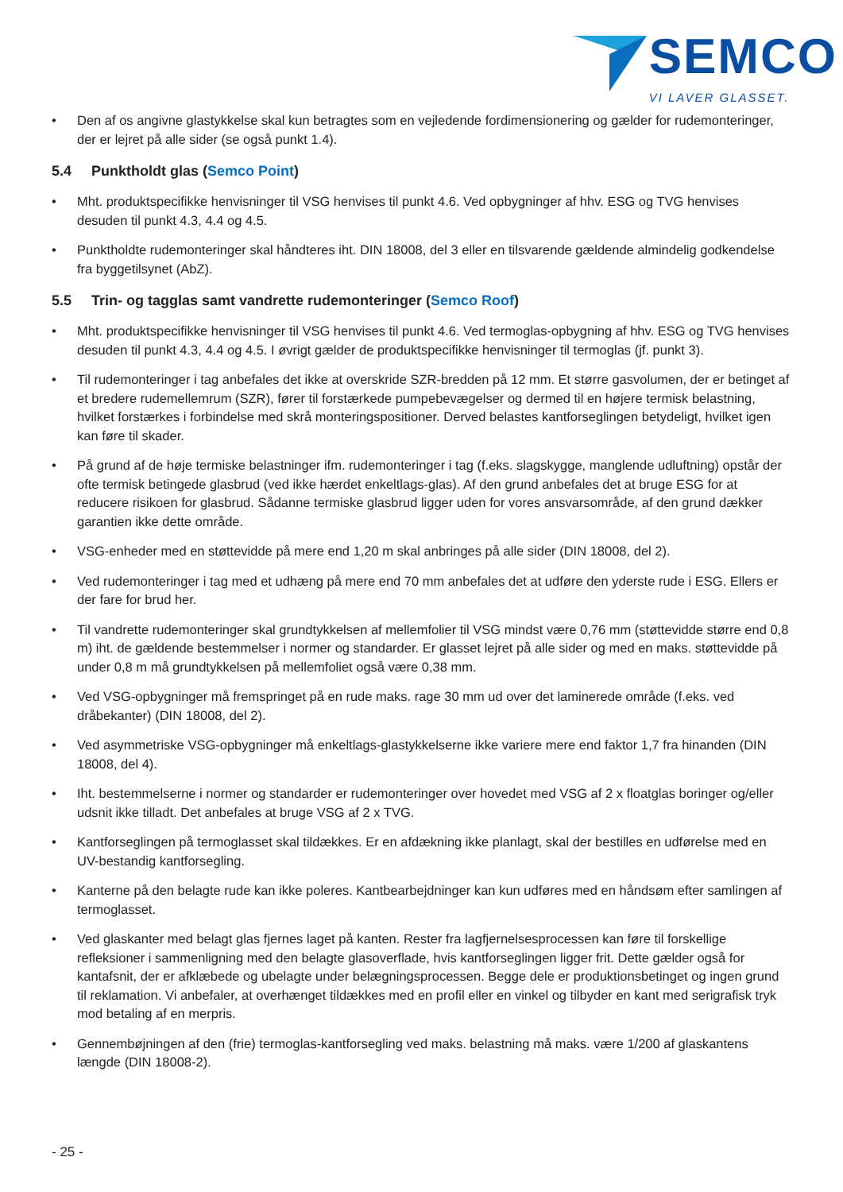SEMCO
VI LAVER GLASSET.
• Den af os angivne glastykkelse skal kun betragtes som en vejledende fordimensionering og gælder for rudemonteringer, der er lejret på alle sider (se også punkt 1.4).
5.4 Punktholdt glas (Semco Point)
• Mht. produktspecifikke henvisninger til VSG henvises til punkt 4.6. Ved opbygninger af hhv. ESG og TVG henvises desuden til punkt 4.3, 4.4 og 4.5.
• Punktholdte rudemonteringer skal håndteres iht. DIN 18008, del 3 eller en tilsvarende gældende almindelig godkendelse fra byggetilsynet (AbZ).
5.5 Trin- og tagglas samt vandrette rudemonteringer (Semco Roof)
• Mht. produktspecifikke henvisninger til VSG henvises til punkt 4.6. Ved termoglas-opbygning af hhv. ESG og TVG henvises desuden til punkt 4.3, 4.4 og 4.5. I øvrigt gælder de produktspecifikke henvisninger til termoglas (jf. punkt 3).
• Til rudemonteringer i tag anbefales det ikke at overskride SZR-bredden på 12 mm. Et større gasvolumen, der er betinget af et bredere rudemellemrum (SZR), fører til forstærkede pumpebevægelser og dermed til en højere termisk belastning, hvilket forstærkes i forbindelse med skrå monteringspositioner. Derved belastes kantforseglingen betydeligt, hvilket igen kan føre til skader.
• På grund af de høje termiske belastninger ifm. rudemonteringer i tag (f.eks. slagskygge, manglende udluftning) opstår der ofte termisk betingede glasbrud (ved ikke hærdet enkeltlags-glas). Af den grund anbefales det at bruge ESG for at reducere risikoen for glasbrud. Sådanne termiske glasbrud ligger uden for vores ansvarsområde, af den grund dækker garantien ikke dette område.
• VSG-enheder med en støttevidde på mere end 1,20 m skal anbringes på alle sider (DIN 18008, del 2).
• Ved rudemonteringer i tag med et udhæng på mere end 70 mm anbefales det at udføre den yderste rude i ESG. Ellers er der fare for brud her.
• Til vandrette rudemonteringer skal grundtykkelsen af mellemfolier til VSG mindst være 0,76 mm (støttevidde større end 0,8 m) iht. de gældende bestemmelser i normer og standarder. Er glasset lejret på alle sider og med en maks. støttevidde på under 0,8 m må grundtykkelsen på mellemfoliet også være 0,38 mm.
• Ved VSG-opbygninger må fremspringet på en rude maks. rage 30 mm ud over det laminerede område (f.eks. ved dråbekanter) (DIN 18008, del 2).
• Ved asymmetriske VSG-opbygninger må enkeltlags-glastykkelserne ikke variere mere end faktor 1,7 fra hinanden (DIN 18008, del 4).
• Iht. bestemmelserne i normer og standarder er rudemonteringer over hovedet med VSG af 2 x floatglas boringer og/eller udsnit ikke tilladt. Det anbefales at bruge VSG af 2 x TVG.
• Kantforseglingen på termoglasset skal tildækkes. Er en afdækning ikke planlagt, skal der bestilles en udførelse med en UV-bestandig kantforsegling.
• Kanterne på den belagte rude kan ikke poleres. Kantbearbejdninger kan kun udføres med en håndsøm efter samlingen af termoglasset.
• Ved glaskanter med belagt glas fjernes laget på kanten. Rester fra lagfjernelsesprocessen kan føre til forskellige refleksioner i sammenligning med den belagte glasoverflade, hvis kantforseglingen ligger frit. Dette gælder også for kantafsnit, der er afklæbede og ubelagte under belægningsprocessen. Begge dele er produktionsbetinget og ingen grund til reklamation. Vi anbefaler, at overhænget tildækkes med en profil eller en vinkel og tilbyder en kant med serigrafisk tryk mod betaling af en merpris.
• Gennembøjningen af den (frie) termoglas-kantforsegling ved maks. belastning må maks. være 1/200 af glaskantens længde (DIN 18008-2).
- 25 -